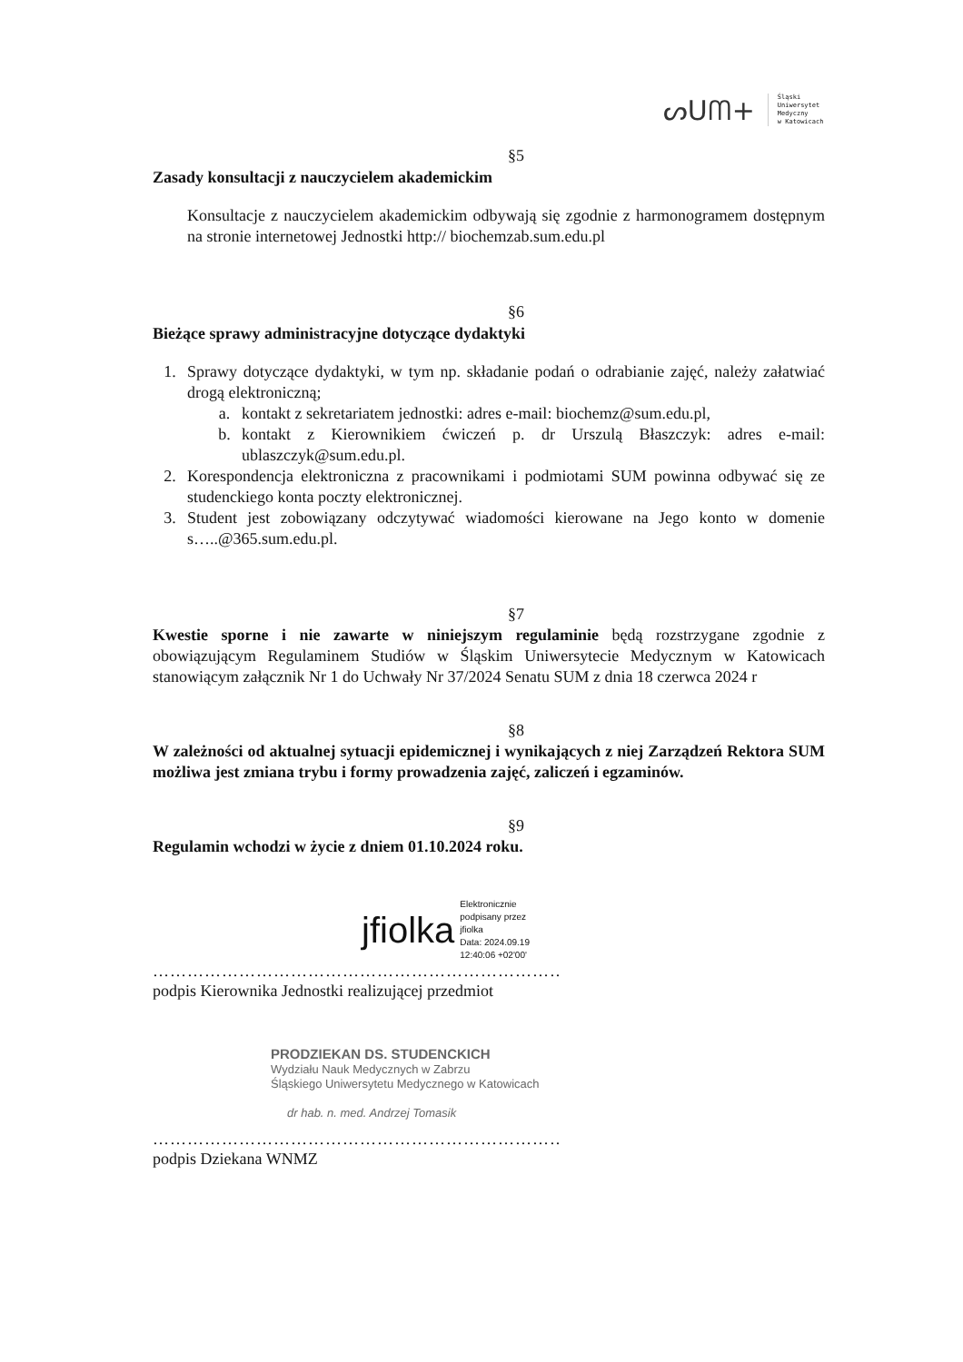ᔕUᗰ+
Śląski
Uniwersytet
Medyczny
w Katowicach
§5
Zasady konsultacji z nauczycielem akademickim
Konsultacje z nauczycielem akademickim odbywają się zgodnie z harmonogramem dostępnym na stronie internetowej Jednostki http:// biochemzab.sum.edu.pl
§6
Bieżące sprawy administracyjne dotyczące dydaktyki
1. Sprawy dotyczące dydaktyki, w tym np. składanie podań o odrabianie zajęć, należy załatwiać drogą elektroniczną;
a. kontakt z sekretariatem jednostki: adres e-mail: biochemz@sum.edu.pl,
b. kontakt z Kierownikiem ćwiczeń p. dr Urszulą Błaszczyk: adres e-mail: ublaszczyk@sum.edu.pl.
2. Korespondencja elektroniczna z pracownikami i podmiotami SUM powinna odbywać się ze studenckiego konta poczty elektronicznej.
3. Student jest zobowiązany odczytywać wiadomości kierowane na Jego konto w domenie s…..@365.sum.edu.pl.
§7
Kwestie sporne i nie zawarte w niniejszym regulaminie będą rozstrzygane zgodnie z obowiązującym Regulaminem Studiów w Śląskim Uniwersytecie Medycznym w Katowicach stanowiącym załącznik Nr 1 do Uchwały Nr 37/2024 Senatu SUM z dnia 18 czerwca 2024 r
§8
W zależności od aktualnej sytuacji epidemicznej i wynikających z niej Zarządzeń Rektora SUM możliwa jest zmiana trybu i formy prowadzenia zajęć, zaliczeń i egzaminów.
§9
Regulamin wchodzi w życie z dniem 01.10.2024 roku.
jfiolka Elektronicznie
podpisany przez
jfiolka
Data: 2024.09.19
12:40:06 +02'00'
……………………………………………………………………………
podpis Kierownika Jednostki realizującej przedmiot
PRODZIEKAN DS. STUDENCKICH
Wydziału Nauk Medycznych w Zabrzu
Śląskiego Uniwersytetu Medycznego w Katowicach
dr hab. n. med. Andrzej Tomasik
……………………………………………………………………………
podpis Dziekana WNMZ